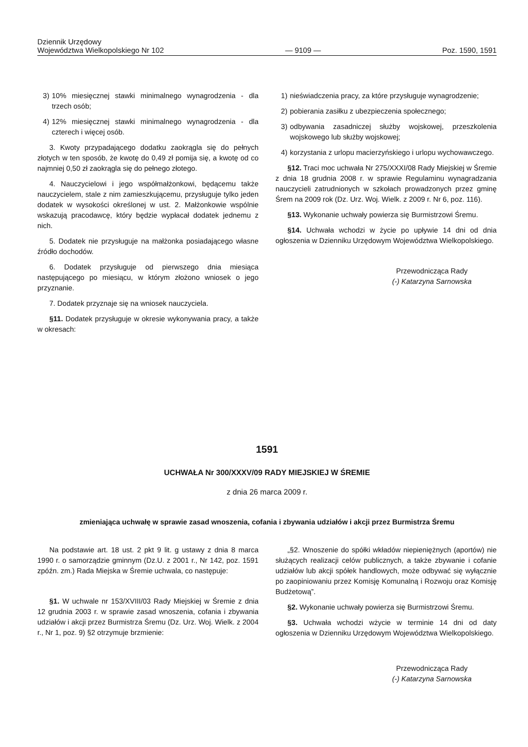Dziennik Urzędowy
Województwa Wielkopolskiego Nr 102
— 9109 —
Poz. 1590, 1591
3) 10% miesięcznej stawki minimalnego wynagrodzenia - dla trzech osób;
4) 12% miesięcznej stawki minimalnego wynagrodzenia - dla czterech i więcej osób.
3. Kwoty przypadającego dodatku zaokrągla się do pełnych złotych w ten sposób, że kwotę do 0,49 zł pomija się, a kwotę od co najmniej 0,50 zł zaokrągla się do pełnego złotego.
4. Nauczycielowi i jego współmałżonkowi, będącemu także nauczycielem, stale z nim zamieszkującemu, przysługuje tylko jeden dodatek w wysokości określonej w ust. 2. Małżonkowie wspólnie wskazują pracodawcę, który będzie wypłacał dodatek jednemu z nich.
5. Dodatek nie przysługuje na małżonka posiadającego własne źródło dochodów.
6. Dodatek przysługuje od pierwszego dnia miesiąca następującego po miesiącu, w którym złożono wniosek o jego przyznanie.
7. Dodatek przyznaje się na wniosek nauczyciela.
§11. Dodatek przysługuje w okresie wykonywania pracy, a także w okresach:
1) nieświadczenia pracy, za które przysługuje wynagrodzenie;
2) pobierania zasiłku z ubezpieczenia społecznego;
3) odbywania zasadniczej służby wojskowej, przeszkolenia wojskowego lub służby wojskowej;
4) korzystania z urlopu macierzyńskiego i urlopu wychowawczego.
§12. Traci moc uchwała Nr 275/XXXI/08 Rady Miejskiej w Śremie z dnia 18 grudnia 2008 r. w sprawie Regulaminu wynagradzania nauczycieli zatrudnionych w szkołach prowadzonych przez gminę Śrem na 2009 rok (Dz. Urz. Woj. Wielk. z 2009 r. Nr 6, poz. 116).
§13. Wykonanie uchwały powierza się Burmistrzowi Śremu.
§14. Uchwała wchodzi w życie po upływie 14 dni od dnia ogłoszenia w Dzienniku Urzędowym Województwa Wielkopolskiego.
Przewodnicząca Rady
(-) Katarzyna Sarnowska
1591
UCHWAŁA Nr 300/XXXV/09 RADY MIEJSKIEJ W ŚREMIE
z dnia 26 marca 2009 r.
zmieniająca uchwałę w sprawie zasad wnoszenia, cofania i zbywania udziałów i akcji przez Burmistrza Śremu
Na podstawie art. 18 ust. 2 pkt 9 lit. g ustawy z dnia 8 marca 1990 r. o samorządzie gminnym (Dz.U. z 2001 r., Nr 142, poz. 1591 zpóźn. zm.) Rada Miejska w Śremie uchwala, co następuje:
§1. W uchwale nr 153/XVIII/03 Rady Miejskiej w Śremie z dnia 12 grudnia 2003 r. w sprawie zasad wnoszenia, cofania i zbywania udziałów i akcji przez Burmistrza Śremu (Dz. Urz. Woj. Wielk. z 2004 r., Nr 1, poz. 9) §2 otrzymuje brzmienie:
„§2. Wnoszenie do spółki wkładów niepieniężnych (aportów) nie służących realizacji celów publicznych, a także zbywanie i cofanie udziałów lub akcji spółek handlowych, może odbywać się wyłącznie po zaopiniowaniu przez Komisję Komunalną i Rozwoju oraz Komisję Budżetową”.
§2. Wykonanie uchwały powierza się Burmistrzowi Śremu.
§3. Uchwała wchodzi wżycie w terminie 14 dni od daty ogłoszenia w Dzienniku Urzędowym Województwa Wielkopolskiego.
Przewodnicząca Rady
(-) Katarzyna Sarnowska